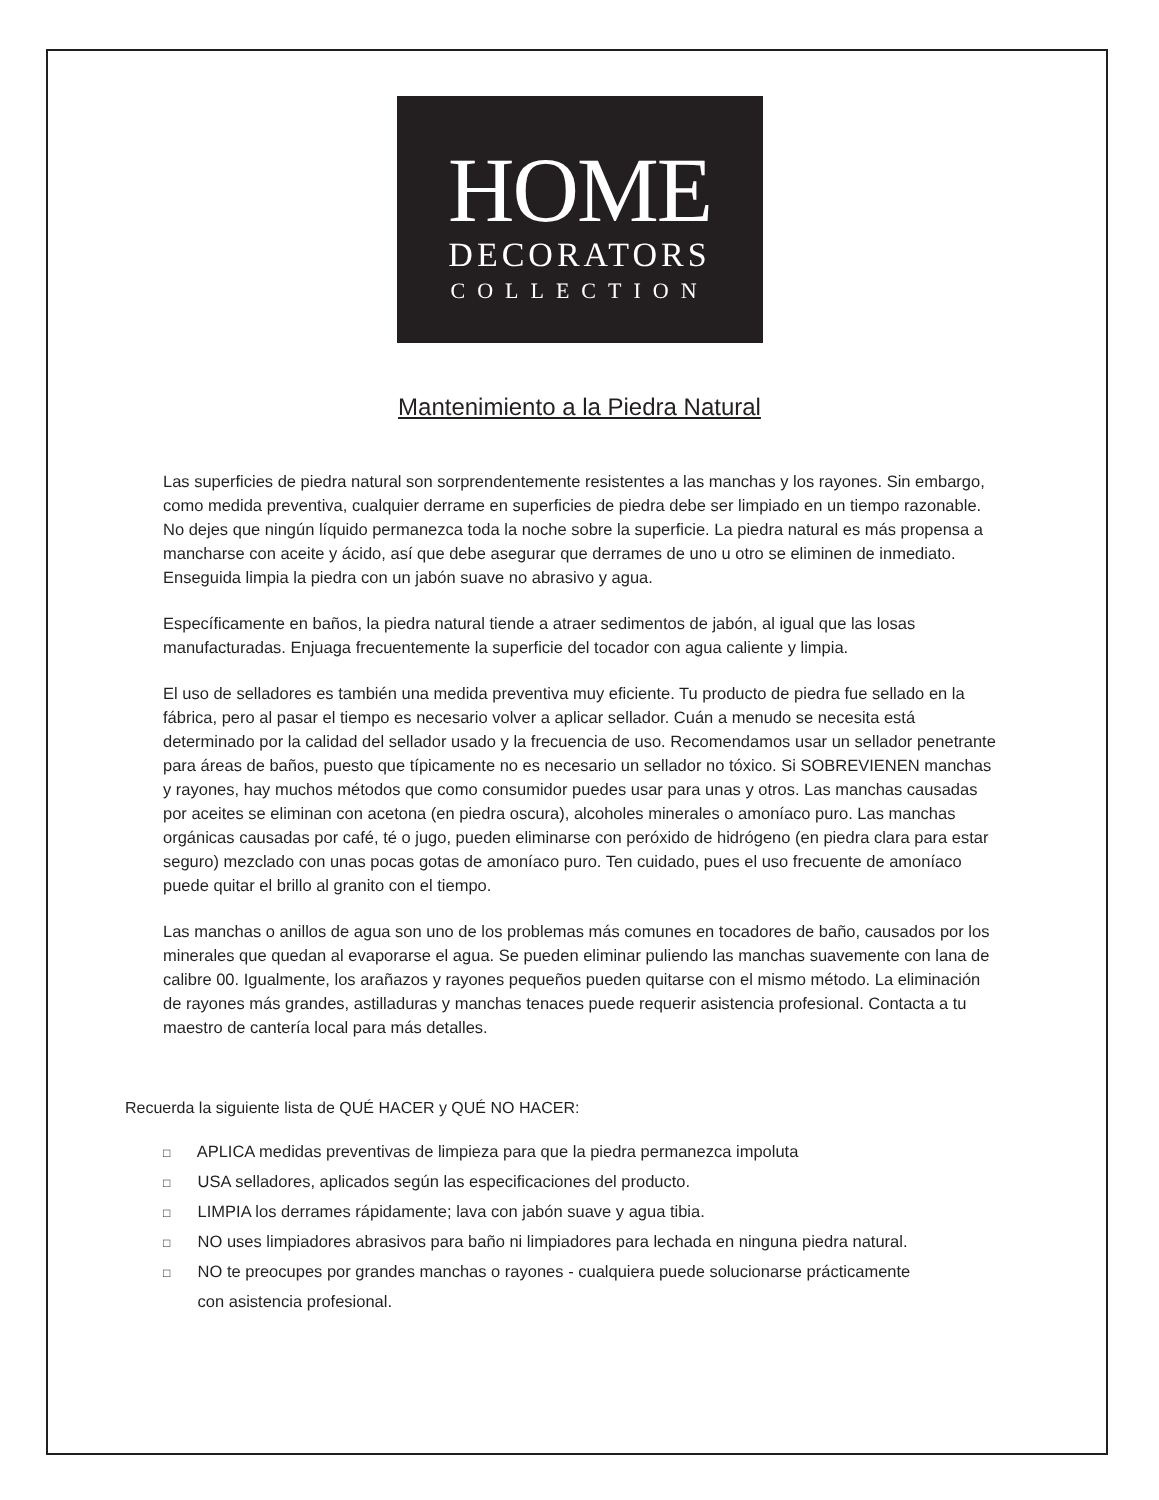HOME
DECORATORS
COLLECTION
Mantenimiento a la Piedra Natural
Las superficies de piedra natural son sorprendentemente resistentes a las manchas y los rayones. Sin embargo, como medida preventiva, cualquier derrame en superficies de piedra debe ser limpiado en un tiempo razonable. No dejes que ningún líquido permanezca toda la noche sobre la superficie. La piedra natural es más propensa a mancharse con aceite y ácido, así que debe asegurar que derrames de uno u otro se eliminen de inmediato. Enseguida limpia la piedra con un jabón suave no abrasivo y agua.
Específicamente en baños, la piedra natural tiende a atraer sedimentos de jabón, al igual que las losas manufacturadas. Enjuaga frecuentemente la superficie del tocador con agua caliente y limpia.
El uso de selladores es también una medida preventiva muy eficiente. Tu producto de piedra fue sellado en la fábrica, pero al pasar el tiempo es necesario volver a aplicar sellador. Cuán a menudo se necesita está determinado por la calidad del sellador usado y la frecuencia de uso. Recomendamos usar un sellador penetrante para áreas de baños, puesto que típicamente no es necesario un sellador no tóxico. Si SOBREVIENEN manchas y rayones, hay muchos métodos que como consumidor puedes usar para unas y otros. Las manchas causadas por aceites se eliminan con acetona (en piedra oscura), alcoholes minerales o amoníaco puro. Las manchas orgánicas causadas por café, té o jugo, pueden eliminarse con peróxido de hidrógeno (en piedra clara para estar seguro) mezclado con unas pocas gotas de amoníaco puro. Ten cuidado, pues el uso frecuente de amoníaco puede quitar el brillo al granito con el tiempo.
Las manchas o anillos de agua son uno de los problemas más comunes en tocadores de baño, causados por los minerales que quedan al evaporarse el agua. Se pueden eliminar puliendo las manchas suavemente con lana de calibre 00. Igualmente, los arañazos y rayones pequeños pueden quitarse con el mismo método. La eliminación de rayones más grandes, astilladuras y manchas tenaces puede requerir asistencia profesional. Contacta a tu maestro de cantería local para más detalles.
Recuerda la siguiente lista de QUÉ HACER y QUÉ NO HACER:
□ APLICA medidas preventivas de limpieza para que la piedra permanezca impoluta
□ USA selladores, aplicados según las especificaciones del producto.
□ LIMPIA los derrames rápidamente; lava con jabón suave y agua tibia.
□ NO uses limpiadores abrasivos para baño ni limpiadores para lechada en ninguna piedra natural.
□ NO te preocupes por grandes manchas o rayones - cualquiera puede solucionarse prácticamente
con asistencia profesional.